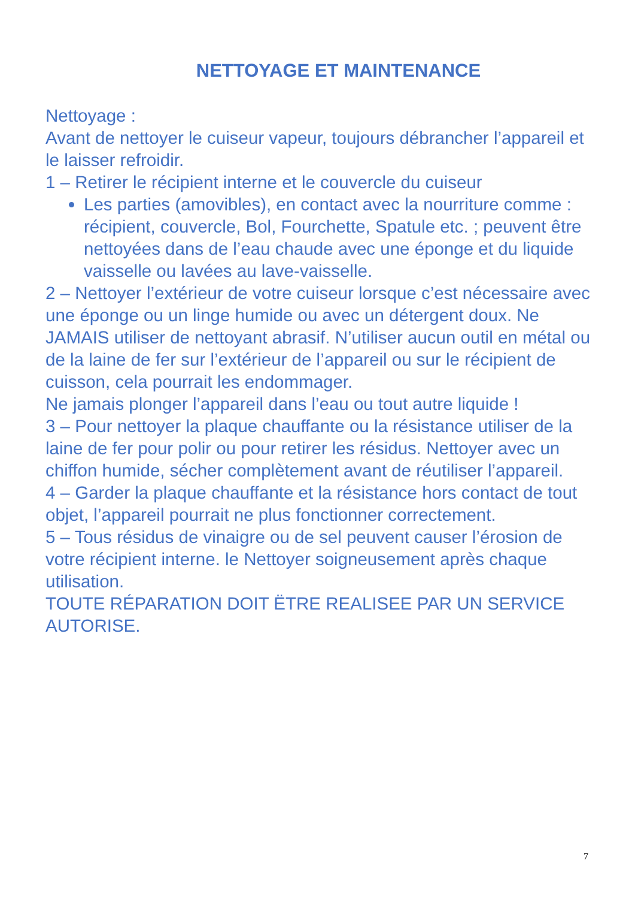NETTOYAGE ET MAINTENANCE
Nettoyage :
Avant de nettoyer le cuiseur vapeur, toujours débrancher l’appareil et le laisser refroidir.
1 – Retirer le récipient interne et le couvercle du cuiseur
Les parties (amovibles), en contact avec la nourriture comme : récipient, couvercle, Bol, Fourchette, Spatule etc. ; peuvent être nettoyées dans de l’eau chaude avec une éponge et du liquide vaisselle ou lavées au lave-vaisselle.
2 – Nettoyer l’extérieur de votre cuiseur lorsque c’est nécessaire avec une éponge ou un linge humide ou avec un détergent doux. Ne JAMAIS utiliser de nettoyant abrasif. N’utiliser aucun outil en métal ou de la laine de fer sur l’extérieur de l’appareil ou sur le récipient de cuisson, cela pourrait les endommager.
Ne jamais plonger l’appareil dans l’eau ou tout autre liquide !
3 – Pour nettoyer la plaque chauffante ou la résistance utiliser de la laine de fer pour polir ou pour retirer les résidus. Nettoyer avec un chiffon humide, sécher complètement avant de réutiliser l’appareil.
4 – Garder la plaque chauffante et la résistance hors contact de tout objet, l’appareil pourrait ne plus fonctionner correctement.
5 – Tous résidus de vinaigre ou de sel peuvent causer l’érosion de votre récipient interne. le Nettoyer soigneusement après chaque utilisation.
TOUTE RÉPARATION DOIT ËTRE REALISEE PAR UN SERVICE AUTORISE.
7